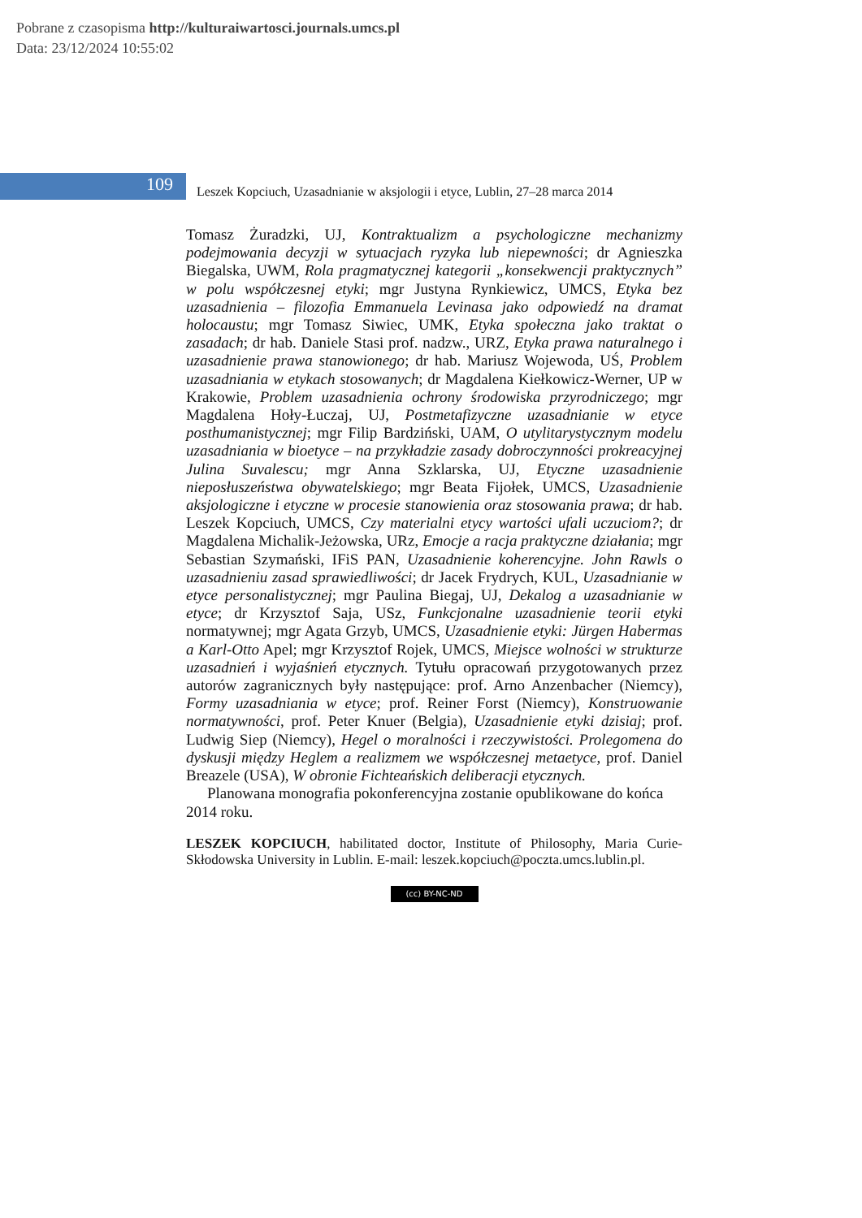Pobrane z czasopisma http://kulturaiwartosci.journals.umcs.pl
Data: 23/12/2024 10:55:02
109
Leszek Kopciuch, Uzasadnianie w aksjologii i etyce, Lublin, 27–28 marca 2014
Tomasz Żuradzki, UJ, Kontraktualizm a psychologiczne mechanizmy podejmowania decyzji w sytuacjach ryzyka lub niepewności; dr Agnieszka Biegalska, UWM, Rola pragmatycznej kategorii „konsekwencji praktycznych” w polu współczesnej etyki; mgr Justyna Rynkiewicz, UMCS, Etyka bez uzasadnienia – filozofia Emmanuela Levinasa jako odpowiedź na dramat holocaustu; mgr Tomasz Siwiec, UMK, Etyka społeczna jako traktat o zasadach; dr hab. Daniele Stasi prof. nadzw., URZ, Etyka prawa naturalnego i uzasadnienie prawa stanowionego; dr hab. Mariusz Wojewoda, UŚ, Problem uzasadniania w etykach stosowanych; dr Magdalena Kiełkowicz-Werner, UP w Krakowie, Problem uzasadnienia ochrony środowiska przyrodniczego; mgr Magdalena Hoły-Łuczaj, UJ, Postmetafizyczne uzasadnianie w etyce posthumanistycznej; mgr Filip Bardziński, UAM, O utylitarystycznym modelu uzasadniania w bioetyce – na przykładzie zasady dobroczynności prokreacyjnej Julina Suvalescu; mgr Anna Szklarska, UJ, Etyczne uzasadnienie nieposłuszeństwa obywatelskiego; mgr Beata Fijołek, UMCS, Uzasadnienie aksjologiczne i etyczne w procesie stanowienia oraz stosowania prawa; dr hab. Leszek Kopciuch, UMCS, Czy materialni etycy wartości ufali uczuciom?; dr Magdalena Michalik-Jeżowska, URz, Emocje a racja praktyczne działania; mgr Sebastian Szymański, IFiS PAN, Uzasadnienie koherencyjne. John Rawls o uzasadnieniu zasad sprawiedliwości; dr Jacek Frydrych, KUL, Uzasadnianie w etyce personalistycznej; mgr Paulina Biegaj, UJ, Dekalog a uzasadnianie w etyce; dr Krzysztof Saja, USz, Funkcjonalne uzasadnienie teorii etyki normatywnej; mgr Agata Grzyb, UMCS, Uzasadnienie etyki: Jürgen Habermas a Karl-Otto Apel; mgr Krzysztof Rojek, UMCS, Miejsce wolności w strukturze uzasadnień i wyjaśnień etycznych. Tytułu opracowań przygotowanych przez autorów zagranicznych były następujące: prof. Arno Anzenbacher (Niemcy), Formy uzasadniania w etyce; prof. Reiner Forst (Niemcy), Konstruowanie normatywności, prof. Peter Knuer (Belgia), Uzasadnienie etyki dzisiaj; prof. Ludwig Siep (Niemcy), Hegel o moralności i rzeczywistości. Prolegomena do dyskusji między Heglem a realizmem we współczesnej metaetyce, prof. Daniel Breazele (USA), W obronie Fichteańskich deliberacji etycznych.
Planowana monografia pokonferencyjna zostanie opublikowane do końca 2014 roku.
LESZEK KOPCIUCH, habilitated doctor, Institute of Philosophy, Maria Curie-Skłodowska University in Lublin. E-mail: leszek.kopciuch@poczta.umcs.lublin.pl.
(cc) BY-NC-ND